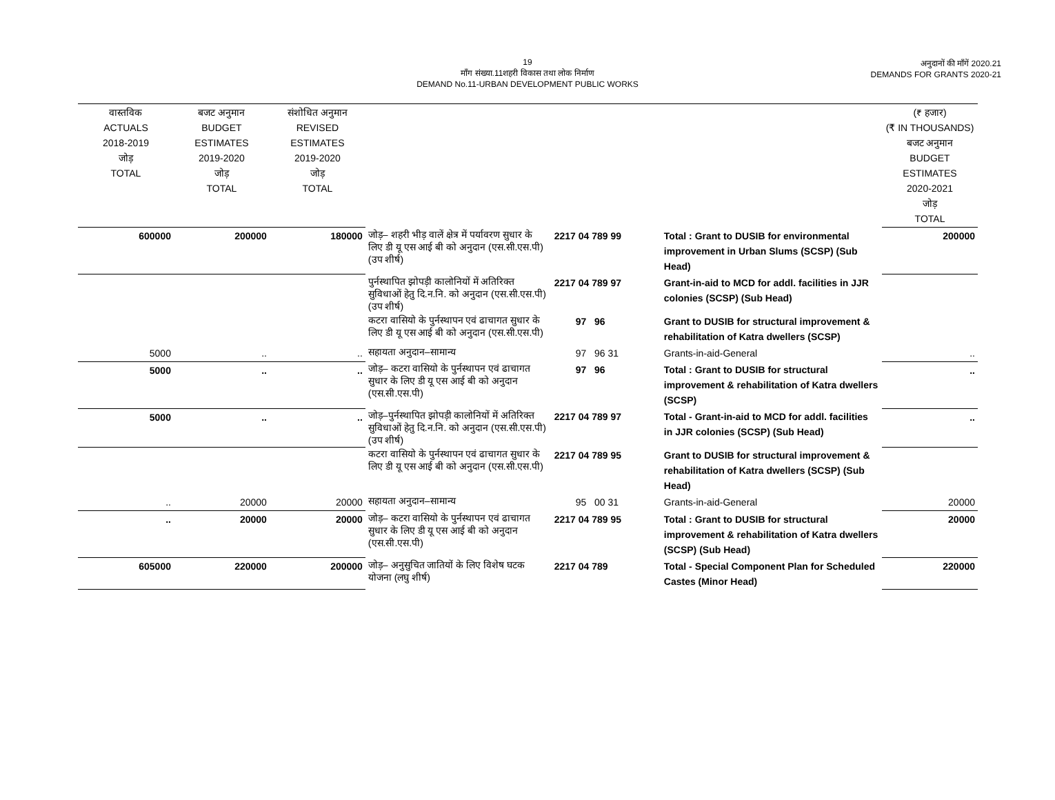19
माँग संख्या.11शहरी विकास तथा लोक निर्माण
DEMAND No.11-URBAN DEVELOPMENT PUBLIC WORKS
अनुदानों की माँगें 2020.21
DEMANDS FOR GRANTS 2020-21
| वास्तविक ACTUALS 2018-2019 जोड़ TOTAL | बजट अनुमान BUDGET ESTIMATES 2019-2020 जोड़ TOTAL | संशोधित अनुमान REVISED ESTIMATES 2019-2020 जोड़ TOTAL | | | | (₹ हजार) (₹ IN THOUSANDS) बजट अनुमान BUDGET ESTIMATES 2020-2021 जोड़ TOTAL |
| --- | --- | --- | --- | --- | --- | --- |
| 600000 | 200000 | 180000 | जोड़– शहरी भीड़ वालें क्षेत्र में पर्यावरण सुधार के लिए डी यू एस आई बी को अनुदान (एस.सी.एस.पी) (उप शीर्ष) | 2217 04 789 99 | Total : Grant to DUSIB for environmental improvement in Urban Slums (SCSP) (Sub Head) | 200000 |
| | | | पुर्नस्थापित झोपड़ी कालोनियों में अतिरिक्त सुविधाओं हेतु दि.न.नि. को अनुदान (एस.सी.एस.पी) (उप शीर्ष) | 2217 04 789 97 | Grant-in-aid to MCD for addl. facilities in JJR colonies (SCSP) (Sub Head) | |
| | | | कटरा वासियो के पुर्नस्थापन एवं ढाचागत सुधार के लिए डी यू एस आई बी को अनुदान (एस.सी.एस.पी) | 97 96 | Grant to DUSIB for structural improvement & rehabilitation of Katra dwellers (SCSP) | |
| 5000 | .. | .. | सहायता अनुदान–सामान्य | 97 96 31 | Grants-in-aid-General | .. |
| 5000 | .. | .. | जोड़– कटरा वासियो के पुर्नस्थापन एवं ढाचागत सुधार के लिए डी यू एस आई बी को अनुदान (एस.सी.एस.पी) | 97 96 | Total : Grant to DUSIB for structural improvement & rehabilitation of Katra dwellers (SCSP) | .. |
| 5000 | .. | .. | जोड़–पुर्नस्थापित झोपड़ी कालोनियों में अतिरिक्त सुविधाओं हेतु दि.न.नि. को अनुदान (एस.सी.एस.पी) (उप शीर्ष) | 2217 04 789 97 | Total - Grant-in-aid to MCD for addl. facilities in JJR colonies (SCSP) (Sub Head) | .. |
| | | | कटरा वासियो के पुर्नस्थापन एवं ढाचागत सुधार के लिए डी यू एस आई बी को अनुदान (एस.सी.एस.पी) | 2217 04 789 95 | Grant to DUSIB for structural improvement & rehabilitation of Katra dwellers (SCSP) (Sub Head) | |
| .. | 20000 | 20000 | सहायता अनुदान–सामान्य | 95 00 31 | Grants-in-aid-General | 20000 |
| .. | 20000 | 20000 | जोड़– कटरा वासियो के पुर्नस्थापन एवं ढाचागत सुधार के लिए डी यू एस आई बी को अनुदान (एस.सी.एस.पी) | 2217 04 789 95 | Total : Grant to DUSIB for structural improvement & rehabilitation of Katra dwellers (SCSP) (Sub Head) | 20000 |
| 605000 | 220000 | 200000 | जोड़– अनुसुचित जातियों के लिए विशेष घटक योजना (लघु शीर्ष) | 2217 04 789 | Total - Special Component Plan for Scheduled Castes (Minor Head) | 220000 |